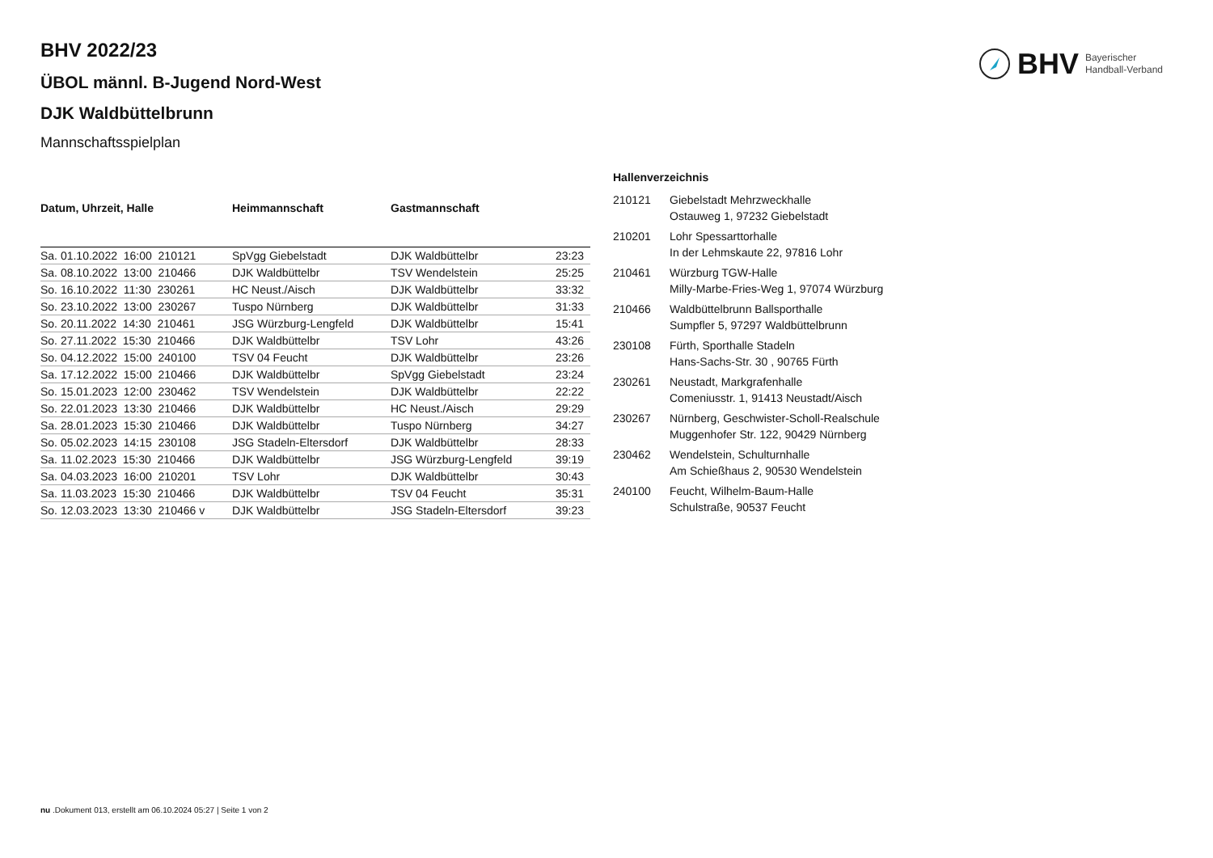BHV Bayerischer
Handball-Verband
BHV 2022/23
ÜBOL männl. B-Jugend Nord-West
DJK Waldbüttelbrunn
Mannschaftsspielplan
| Datum, Uhrzeit, Halle | Heimmannschaft | Gastmannschaft | |
| --- | --- | --- | --- |
| Sa. 01.10.2022 16:00 210121 | SpVgg Giebelstadt | DJK Waldbüttelbr | 23:23 |
| Sa. 08.10.2022 13:00 210466 | DJK Waldbüttelbr | TSV Wendelstein | 25:25 |
| So. 16.10.2022 11:30 230261 | HC Neust./Aisch | DJK Waldbüttelbr | 33:32 |
| So. 23.10.2022 13:00 230267 | Tuspo Nürnberg | DJK Waldbüttelbr | 31:33 |
| So. 20.11.2022 14:30 210461 | JSG Würzburg-Lengfeld | DJK Waldbüttelbr | 15:41 |
| So. 27.11.2022 15:30 210466 | DJK Waldbüttelbr | TSV Lohr | 43:26 |
| So. 04.12.2022 15:00 240100 | TSV 04 Feucht | DJK Waldbüttelbr | 23:26 |
| Sa. 17.12.2022 15:00 210466 | DJK Waldbüttelbr | SpVgg Giebelstadt | 23:24 |
| So. 15.01.2023 12:00 230462 | TSV Wendelstein | DJK Waldbüttelbr | 22:22 |
| So. 22.01.2023 13:30 210466 | DJK Waldbüttelbr | HC Neust./Aisch | 29:29 |
| Sa. 28.01.2023 15:30 210466 | DJK Waldbüttelbr | Tuspo Nürnberg | 34:27 |
| So. 05.02.2023 14:15 230108 | JSG Stadeln-Eltersdorf | DJK Waldbüttelbr | 28:33 |
| Sa. 11.02.2023 15:30 210466 | DJK Waldbüttelbr | JSG Würzburg-Lengfeld | 39:19 |
| Sa. 04.03.2023 16:00 210201 | TSV Lohr | DJK Waldbüttelbr | 30:43 |
| Sa. 11.03.2023 15:30 210466 | DJK Waldbüttelbr | TSV 04 Feucht | 35:31 |
| So. 12.03.2023 13:30 210466 v | DJK Waldbüttelbr | JSG Stadeln-Eltersdorf | 39:23 |
Hallenverzeichnis
| 210121 | Giebelstadt Mehrzweckhalle Ostauweg 1, 97232 Giebelstadt |
| 210201 | Lohr Spessarttorhalle In der Lehmskaute 22, 97816 Lohr |
| 210461 | Würzburg TGW-Halle Milly-Marbe-Fries-Weg 1, 97074 Würzburg |
| 210466 | Waldbüttelbrunn Ballsporthalle Sumpfler 5, 97297 Waldbüttelbrunn |
| 230108 | Fürth, Sporthalle Stadeln Hans-Sachs-Str. 30 , 90765 Fürth |
| 230261 | Neustadt, Markgrafenhalle Comeniusstr. 1, 91413 Neustadt/Aisch |
| 230267 | Nürnberg, Geschwister-Scholl-Realschule Muggenhofer Str. 122, 90429 Nürnberg |
| 230462 | Wendelstein, Schulturnhalle Am Schießhaus 2, 90530 Wendelstein |
| 240100 | Feucht, Wilhelm-Baum-Halle Schulstraße, 90537 Feucht |
nu .Dokument 013, erstellt am 06.10.2024 05:27 | Seite 1 von 2